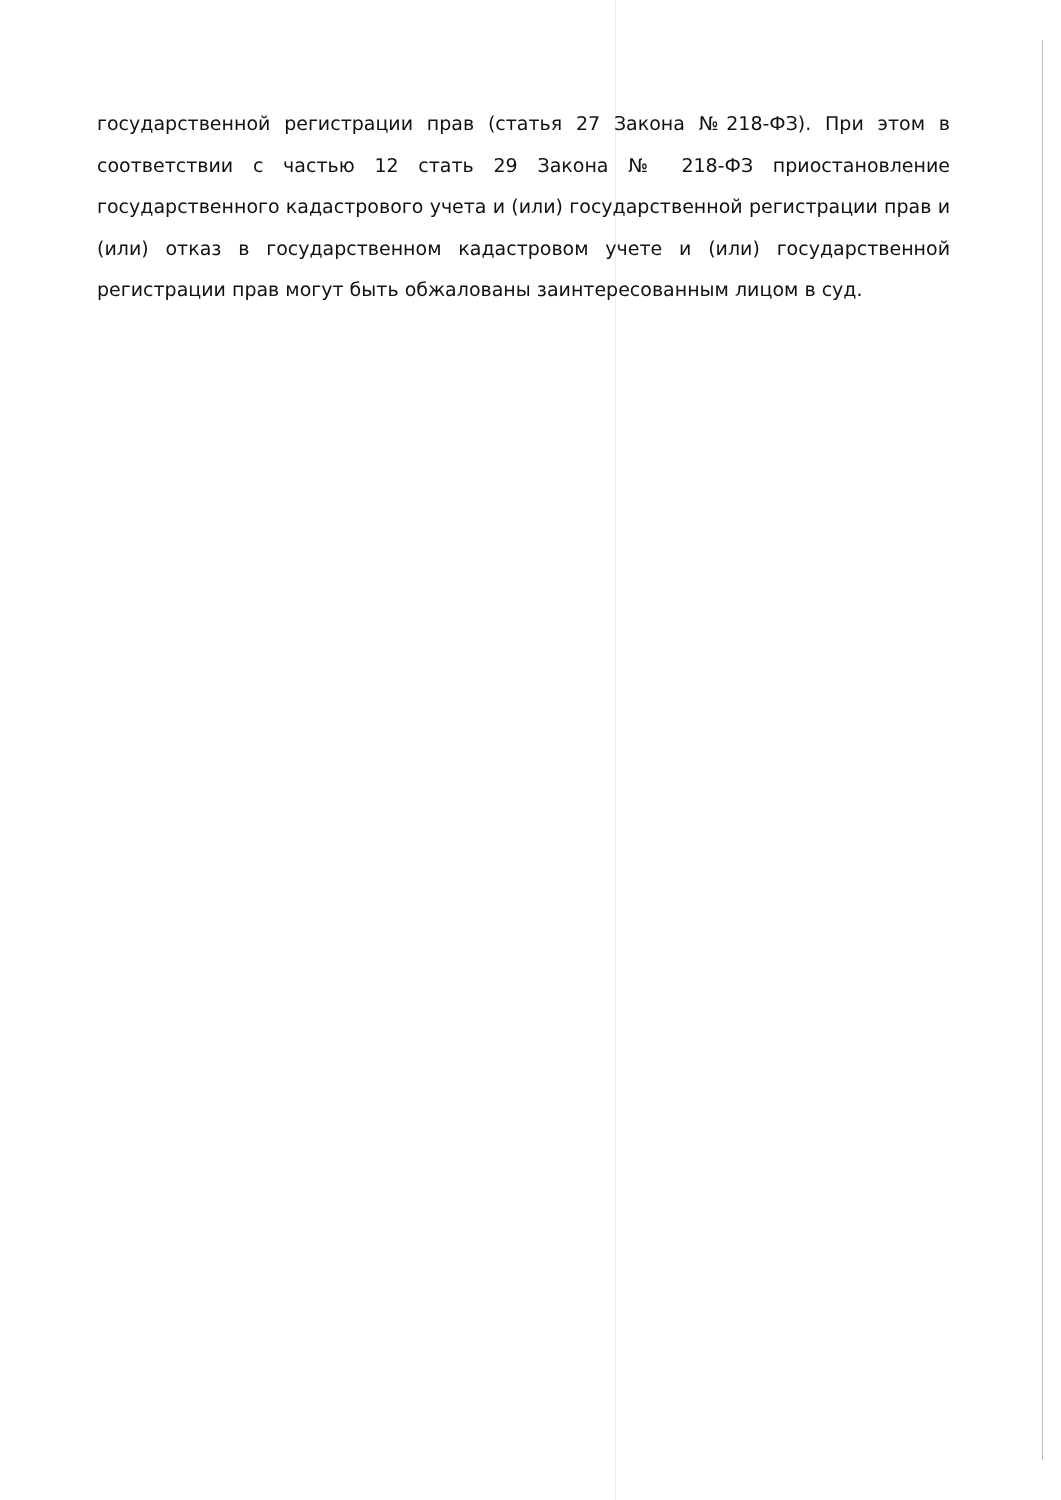государственной регистрации прав (статья 27 Закона №218-ФЗ). При этом в соответствии с частью 12 стать 29 Закона № 218-ФЗ приостановление государственного кадастрового учета и (или) государственной регистрации прав и (или) отказ в государственном кадастровом учете и (или) государственной регистрации прав могут быть обжалованы заинтересованным лицом в суд.